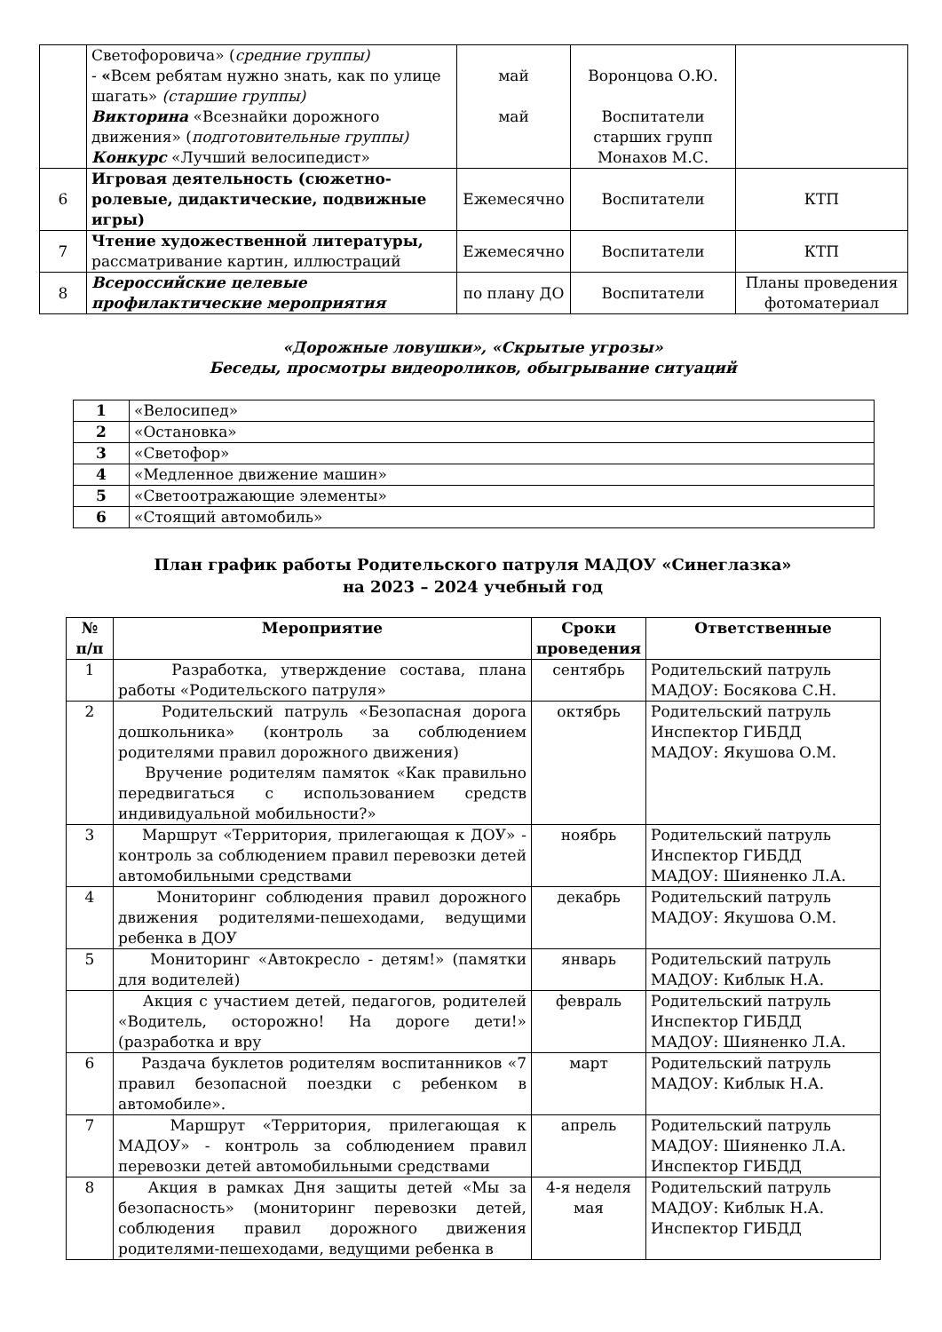| | Светофоровича» ( средние группы) - « Всем ребятам нужно знать, как по улице шагать» (старшие группы) Викторина «Всезнайки дорожного движения» ( подготовительные группы) Конкурс «Лучший велосипедист» | май май | Воронцова О.Ю. Воспитатели старших групп Монахов М.С. | |
| 6 | Игровая деятельность (сюжетно-ролевые, дидактические, подвижные игры) | Ежемесячно | Воспитатели | КТП |
| 7 | Чтение художественной литературы, рассматривание картин, иллюстраций | Ежемесячно | Воспитатели | КТП |
| 8 | Всероссийские целевые профилактические мероприятия | по плану ДО | Воспитатели | Планы проведения фотоматериал |
«Дорожные ловушки», «Скрытые угрозы»
Беседы, просмотры видеороликов, обыгрывание ситуаций
| 1 | «Велосипед» |
| 2 | «Остановка» |
| 3 | «Светофор» |
| 4 | «Медленное движение машин» |
| 5 | «Светоотражающие элементы» |
| 6 | «Стоящий автомобиль» |
План график работы Родительского патруля МАДОУ «Синеглазка»
на 2023 – 2024 учебный год
| № п/п | Мероприятие | Сроки проведения | Ответственные |
| --- | --- | --- | --- |
| 1 | Разработка, утверждение состава, плана работы «Родительского патруля» | сентябрь | Родительский патруль МАДОУ: Босякова С.Н. |
| 2 | Родительский патруль «Безопасная дорога дошкольника» (контроль за соблюдением родителями правил дорожного движения) Вручение родителям памяток «Как правильно передвигаться с использованием средств индивидуальной мобильности?» | октябрь | Родительский патруль Инспектор ГИБДД МАДОУ: Якушова О.М. |
| 3 | Маршрут «Территория, прилегающая к ДОУ» - контроль за соблюдением правил перевозки детей автомобильными средствами | ноябрь | Родительский патруль Инспектор ГИБДД МАДОУ: Шияненко Л.А. |
| 4 | Мониторинг соблюдения правил дорожного движения родителями-пешеходами, ведущими ребенка в ДОУ | декабрь | Родительский патруль МАДОУ: Якушова О.М. |
| 5 | Мониторинг «Автокресло - детям!» (памятки для водителей) | январь | Родительский патруль МАДОУ: Киблык Н.А. |
| | Акция с участием детей, педагогов, родителей «Водитель, осторожно! На дороге дети!» (разработка и вру | февраль | Родительский патруль Инспектор ГИБДД МАДОУ: Шияненко Л.А. |
| 6 | Раздача буклетов родителям воспитанников «7 правил безопасной поездки с ребенком в автомобиле». | март | Родительский патруль МАДОУ: Киблык Н.А. |
| 7 | Маршрут «Территория, прилегающая к МАДОУ» - контроль за соблюдением правил перевозки детей автомобильными средствами | апрель | Родительский патруль МАДОУ: Шияненко Л.А. Инспектор ГИБДД |
| 8 | Акция в рамках Дня защиты детей «Мы за безопасность» (мониторинг перевозки детей, соблюдения правил дорожного движения родителями-пешеходами, ведущими ребенка в | 4-я неделя мая | Родительский патруль МАДОУ: Киблык Н.А. Инспектор ГИБДД |